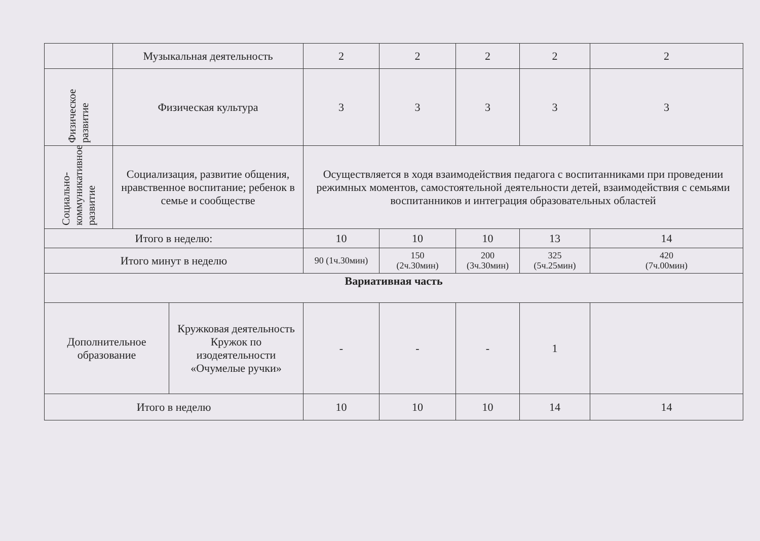| | Музыкальная деятельность | | 2 | 2 | 2 | 2 | 2 |
| Физическое развитие | Физическая культура | | 3 | 3 | 3 | 3 | 3 |
| Социально-коммуникативное развитие | Социализация, развитие общения, нравственное воспитание; ребенок в семье и сообществе | | Осуществляется в ходя взаимодействия педагога с воспитанниками при проведении режимных моментов, самостоятельной деятельности детей, взаимодействия с семьями воспитанников и интеграция образовательных областей | | | | |
| Итого в неделю: | | | 10 | 10 | 10 | 13 | 14 |
| Итого минут в неделю | | | 90 (1ч.30мин) | 150 (2ч.30мин) | 200 (3ч.30мин) | 325 (5ч.25мин) | 420 (7ч.00мин) |
| Вариативная часть | | | | | | | |
| Дополнительное образование | | Кружковая деятельность Кружок по изодеятельности «Очумелые ручки» | - | - | - | 1 | |
| Итого в неделю | | | 10 | 10 | 10 | 14 | 14 |